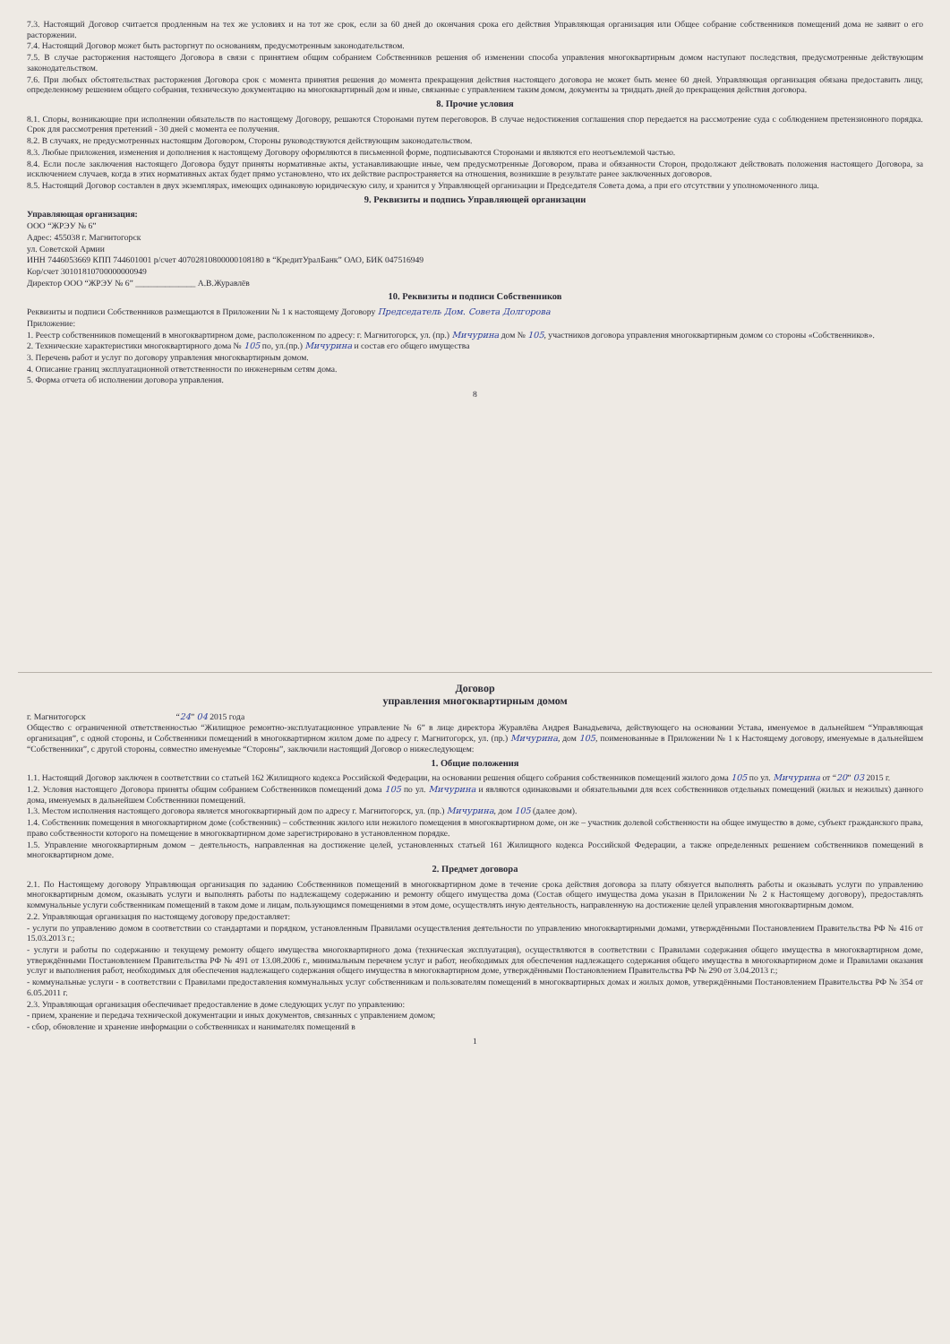7.3. Настоящий Договор считается продленным на тех же условиях и на тот же срок, если за 60 дней до окончания срока его действия Управляющая организация или Общее собрание собственников помещений дома не заявит о его расторжении.
7.4. Настоящий Договор может быть расторгнут по основаниям, предусмотренным законодательством.
7.5. В случае расторжения настоящего Договора в связи с принятием общим собранием Собственников решения об изменении способа управления многоквартирным домом наступают последствия, предусмотренные действующим законодательством.
7.6. При любых обстоятельствах расторжения Договора срок с момента принятия решения до момента прекращения действия настоящего договора не может быть менее 60 дней. Управляющая организация обязана предоставить лицу, определенному решением общего собрания, техническую документацию на многоквартирный дом и иные, связанные с управлением таким домом, документы за тридцать дней до прекращения действия договора.
8. Прочие условия
8.1. Споры, возникающие при исполнении обязательств по настоящему Договору, решаются Сторонами путем переговоров. В случае недостижения соглашения спор передается на рассмотрение суда с соблюдением претензионного порядка. Срок для рассмотрения претензий - 30 дней с момента ее получения.
8.2. В случаях, не предусмотренных настоящим Договором, Стороны руководствуются действующим законодательством.
8.3. Любые приложения, изменения и дополнения к настоящему Договору оформляются в письменной форме, подписываются Сторонами и являются его неотъемлемой частью.
8.4. Если после заключения настоящего Договора будут приняты нормативные акты, устанавливающие иные, чем предусмотренные Договором, права и обязанности Сторон, продолжают действовать положения настоящего Договора, за исключением случаев, когда в этих нормативных актах будет прямо установлено, что их действие распространяется на отношения, возникшие в результате ранее заключенных договоров.
8.5. Настоящий Договор составлен в двух экземплярах, имеющих одинаковую юридическую силу, и хранится у Управляющей организации и Председателя Совета дома, а при его отсутствии у уполномоченного лица.
9. Реквизиты и подпись Управляющей организации
Управляющая организация:
ООО “ЖРЭУ № 6”
Адрес: 455038 г. Магнитогорск
ул. Советской Армии
ИНН 7446053669 КПП 744601001 р/счет 40702810800000108180 в “КредитУралБанк” ОАО, БИК 047516949
Кор/счет 30101810700000000949
Директор ООО “ЖРЭУ № 6” ______________ А.В.Журавлёв
10. Реквизиты и подписи Собственников
Реквизиты и подписи Собственников размещаются в Приложении № 1 к настоящему Договору Председатель Дом. Совета Долгорова
Приложение:
1. Реестр собственников помещений в многоквартирном доме, расположенном по адресу: г. Магнитогорск, ул. (пр.) Мичурина дом № 105, участников договора управления многоквартирным домом со стороны «Собственников».
2. Технические характеристики многоквартирного дома № 105 по, ул.(пр.) Мичурина и состав его общего имущества
3. Перечень работ и услуг по договору управления многоквартирным домом.
4. Описание границ эксплуатационной ответственности по инженерным сетям дома.
5. Форма отчета об исполнении договора управления.
8
Договор
управления многоквартирным домом
г. Магнитогорск “24” 04 2015 года
Общество с ограниченной ответственностью “Жилищное ремонтно-эксплуатационное управление № 6” в лице директора Журавлёва Андрея Ванадьевича, действующего на основании Устава, именуемое в дальнейшем “Управляющая организация”, с одной стороны, и Собственники помещений в многоквартирном жилом доме по адресу г. Магнитогорск, ул. (пр.) Мичурина, дом 105, поименованные в Приложении № 1 к Настоящему договору, именуемые в дальнейшем “Собственники”, с другой стороны, совместно именуемые “Стороны”, заключили настоящий Договор о нижеследующем:
1. Общие положения
1.1. Настоящий Договор заключен в соответствии со статьей 162 Жилищного кодекса Российской Федерации, на основании решения общего собрания собственников помещений жилого дома 105 по ул. Мичурина от “20” 03 2015 г.
1.2. Условия настоящего Договора приняты общим собранием Собственников помещений дома 105 по ул. Мичурина и являются одинаковыми и обязательными для всех собственников отдельных помещений (жилых и нежилых) данного дома, именуемых в дальнейшем Собственники помещений.
1.3. Местом исполнения настоящего договора является многоквартирный дом по адресу г. Магнитогорск, ул. (пр.) Мичурина, дом 105 (далее дом).
1.4. Собственник помещения в многоквартирном доме (собственник) – собственник жилого или нежилого помещения в многоквартирном доме, он же – участник долевой собственности на общее имущество в доме, субъект гражданского права, право собственности которого на помещение в многоквартирном доме зарегистрировано в установленном порядке.
1.5. Управление многоквартирным домом – деятельность, направленная на достижение целей, установленных статьей 161 Жилищного кодекса Российской Федерации, а также определенных решением собственников помещений в многоквартирном доме.
2. Предмет договора
2.1. По Настоящему договору Управляющая организация по заданию Собственников помещений в многоквартирном доме в течение срока действия договора за плату обязуется выполнять работы и оказывать услуги по управлению многоквартирным домом, оказывать услуги и выполнять работы по надлежащему содержанию и ремонту общего имущества дома (Состав общего имущества дома указан в Приложении № 2 к Настоящему договору), предоставлять коммунальные услуги собственникам помещений в таком доме и лицам, пользующимся помещениями в этом доме, осуществлять иную деятельность, направленную на достижение целей управления многоквартирным домом.
2.2. Управляющая организация по настоящему договору предоставляет:
- услуги по управлению домом в соответствии со стандартами и порядком, установленным Правилами осуществления деятельности по управлению многоквартирными домами, утверждёнными Постановлением Правительства РФ № 416 от 15.03.2013 г.;
- услуги и работы по содержанию и текущему ремонту общего имущества многоквартирного дома (техническая эксплуатация), осуществляются в соответствии с Правилами содержания общего имущества в многоквартирном доме, утверждёнными Постановлением Правительства РФ № 491 от 13.08.2006 г., минимальным перечнем услуг и работ, необходимых для обеспечения надлежащего содержания общего имущества в многоквартирном доме и Правилами оказания услуг и выполнения работ, необходимых для обеспечения надлежащего содержания общего имущества в многоквартирном доме, утверждёнными Постановлением Правительства РФ № 290 от 3.04.2013 г.;
- коммунальные услуги - в соответствии с Правилами предоставления коммунальных услуг собственникам и пользователям помещений в многоквартирных домах и жилых домов, утверждёнными Постановлением Правительства РФ № 354 от 6.05.2011 г.
2.3. Управляющая организация обеспечивает предоставление в доме следующих услуг по управлению:
- прием, хранение и передача технической документации и иных документов, связанных с управлением домом;
- сбор, обновление и хранение информации о собственниках и нанимателях помещений в
1